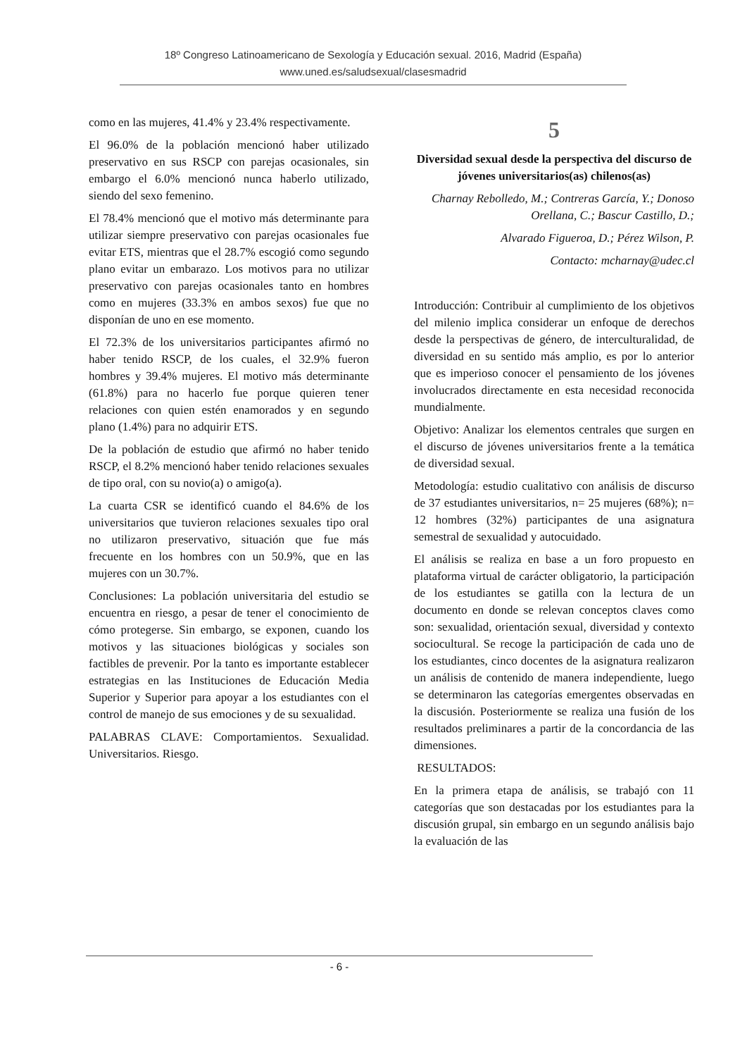18º Congreso Latinoamericano de Sexología y Educación sexual. 2016, Madrid (España)
www.uned.es/saludsexual/clasesmadrid
como en las mujeres, 41.4% y 23.4% respectivamente.
El 96.0% de la población mencionó haber utilizado preservativo en sus RSCP con parejas ocasionales, sin embargo el 6.0% mencionó nunca haberlo utilizado, siendo del sexo femenino.
El 78.4% mencionó que el motivo más determinante para utilizar siempre preservativo con parejas ocasionales fue evitar ETS, mientras que el 28.7% escogió como segundo plano evitar un embarazo. Los motivos para no utilizar preservativo con parejas ocasionales tanto en hombres como en mujeres (33.3% en ambos sexos) fue que no disponían de uno en ese momento.
El 72.3% de los universitarios participantes afirmó no haber tenido RSCP, de los cuales, el 32.9% fueron hombres y 39.4% mujeres. El motivo más determinante (61.8%) para no hacerlo fue porque quieren tener relaciones con quien estén enamorados y en segundo plano (1.4%) para no adquirir ETS.
De la población de estudio que afirmó no haber tenido RSCP, el 8.2% mencionó haber tenido relaciones sexuales de tipo oral, con su novio(a) o amigo(a).
La cuarta CSR se identificó cuando el 84.6% de los universitarios que tuvieron relaciones sexuales tipo oral no utilizaron preservativo, situación que fue más frecuente en los hombres con un 50.9%, que en las mujeres con un 30.7%.
Conclusiones: La población universitaria del estudio se encuentra en riesgo, a pesar de tener el conocimiento de cómo protegerse. Sin embargo, se exponen, cuando los motivos y las situaciones biológicas y sociales son factibles de prevenir. Por la tanto es importante establecer estrategias en las Instituciones de Educación Media Superior y Superior para apoyar a los estudiantes con el control de manejo de sus emociones y de su sexualidad.
PALABRAS CLAVE: Comportamientos. Sexualidad. Universitarios. Riesgo.
5
Diversidad sexual desde la perspectiva del discurso de jóvenes universitarios(as) chilenos(as)
Charnay Rebolledo, M.; Contreras García, Y.; Donoso Orellana, C.; Bascur Castillo, D.;
Alvarado Figueroa, D.; Pérez Wilson, P.
Contacto: mcharnay@udec.cl
Introducción: Contribuir al cumplimiento de los objetivos del milenio implica considerar un enfoque de derechos desde la perspectivas de género, de interculturalidad, de diversidad en su sentido más amplio, es por lo anterior que es imperioso conocer el pensamiento de los jóvenes involucrados directamente en esta necesidad reconocida mundialmente.
Objetivo: Analizar los elementos centrales que surgen en el discurso de jóvenes universitarios frente a la temática de diversidad sexual.
Metodología: estudio cualitativo con análisis de discurso de 37 estudiantes universitarios, n= 25 mujeres (68%); n= 12 hombres (32%) participantes de una asignatura semestral de sexualidad y autocuidado.
El análisis se realiza en base a un foro propuesto en plataforma virtual de carácter obligatorio, la participación de los estudiantes se gatilla con la lectura de un documento en donde se relevan conceptos claves como son: sexualidad, orientación sexual, diversidad y contexto sociocultural. Se recoge la participación de cada uno de los estudiantes, cinco docentes de la asignatura realizaron un análisis de contenido de manera independiente, luego se determinaron las categorías emergentes observadas en la discusión. Posteriormente se realiza una fusión de los resultados preliminares a partir de la concordancia de las dimensiones.
RESULTADOS:
En la primera etapa de análisis, se trabajó con 11 categorías que son destacadas por los estudiantes para la discusión grupal, sin embargo en un segundo análisis bajo la evaluación de las
- 6 -